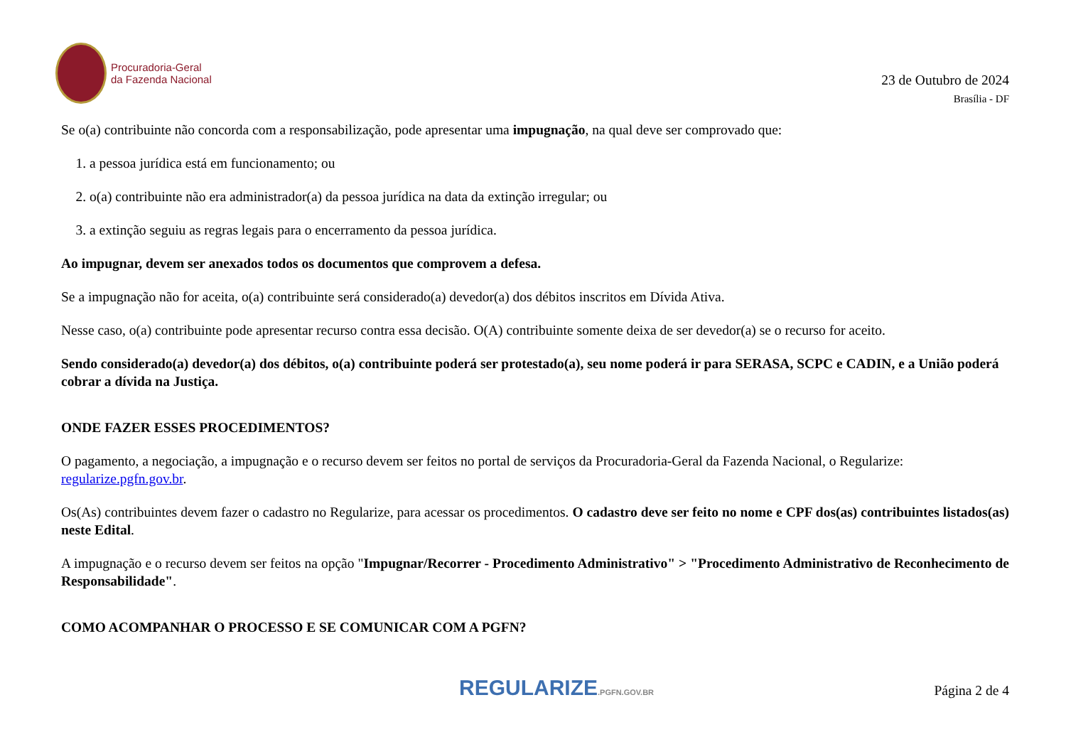Procuradoria-Geral
da Fazenda Nacional
23 de Outubro de 2024
Brasília - DF
Se o(a) contribuinte não concorda com a responsabilização, pode apresentar uma impugnação, na qual deve ser comprovado que:
1. a pessoa jurídica está em funcionamento; ou
2. o(a) contribuinte não era administrador(a) da pessoa jurídica na data da extinção irregular; ou
3. a extinção seguiu as regras legais para o encerramento da pessoa jurídica.
Ao impugnar, devem ser anexados todos os documentos que comprovem a defesa.
Se a impugnação não for aceita, o(a) contribuinte será considerado(a) devedor(a) dos débitos inscritos em Dívida Ativa.
Nesse caso, o(a) contribuinte pode apresentar recurso contra essa decisão. O(A) contribuinte somente deixa de ser devedor(a) se o recurso for aceito.
Sendo considerado(a) devedor(a) dos débitos, o(a) contribuinte poderá ser protestado(a), seu nome poderá ir para SERASA, SCPC e CADIN, e a União poderá cobrar a dívida na Justiça.
ONDE FAZER ESSES PROCEDIMENTOS?
O pagamento, a negociação, a impugnação e o recurso devem ser feitos no portal de serviços da Procuradoria-Geral da Fazenda Nacional, o Regularize: regularize.pgfn.gov.br.
Os(As) contribuintes devem fazer o cadastro no Regularize, para acessar os procedimentos. O cadastro deve ser feito no nome e CPF dos(as) contribuintes listados(as) neste Edital.
A impugnação e o recurso devem ser feitos na opção "Impugnar/Recorrer - Procedimento Administrativo" > "Procedimento Administrativo de Reconhecimento de Responsabilidade".
COMO ACOMPANHAR O PROCESSO E SE COMUNICAR COM A PGFN?
REGULARIZE.PGFN.GOV.BR
Página 2 de 4